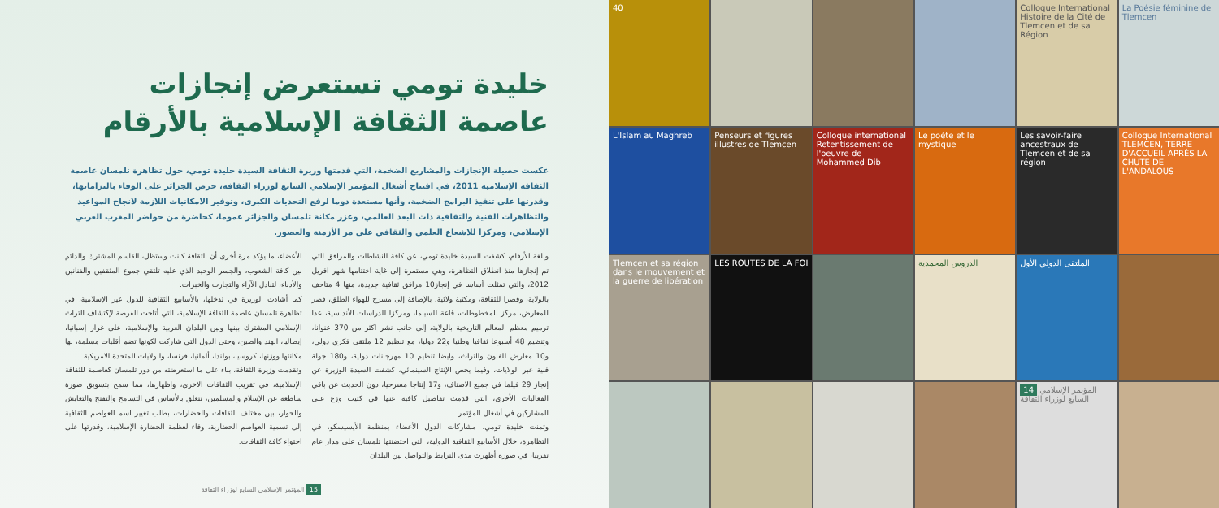خليدة تومي تستعرض إنجازات
عاصمة الثقافة الإسلامية بالأرقام
عكست حصيلة الإنجازات والمشاريع الضخمة، التي قدمتها وزيرة الثقافة السيدة خليدة تومي، حول تظاهرة تلمسان عاصمة الثقافة الإسلامية 2011، في افتتاح أشغال المؤتمر الإسلامي السابع لوزراء الثقافة، حرص الجزائر على الوفاء بالتزاماتها، وقدرتها على تنفيذ البرامج الضخمة، وأنها مستعدة دوما لرفع التحديات الكبرى، وتوفير الامكانيات اللازمة لانجاح المواعيد والتظاهرات الفنية والثقافية ذات البعد العالمي، وعزز مكانة تلمسان والجزائر عموما، كحاضرة من حواضر المغرب العربي الإسلامي، ومركزا للاشعاع العلمي والثقافي على مر الأزمنة والعصور.
وبلغة الأرقام، كشفت السيدة خليدة تومي، عن كافة النشاطات والمرافق التي تم إنجازها منذ انطلاق التظاهرة، وهي مستمرة إلى غاية اختتامها شهر افريل 2012، والتي تمثلت أساسا في إنجاز10 مرافق ثقافية جديدة، منها 4 متاحف بالولاية، وقصرا للثقافة، ومكتبة ولائية، بالإضافة إلى مسرح للهواء الطلق، قصر للمعارض، مركز للمخطوطات، قاعة للسينما، ومركزا للدراسات الأندلسية، عدا ترميم معظم المعالم التاريخية بالولاية، إلى جانب نشر اكثر من 370 عنوانا، وتنظيم 48 أسبوعا ثقافيا وطنيا و22 دوليا، مع تنظيم 12 ملتقى فكري دولي، و10 معارض للفنون والتراث، وايضا تنظيم 10 مهرجانات دولية، و180 جولة فنية عبر الولايات، وفيما يخص الإنتاج السينمائي، كشفت السيدة الوزيرة عن إنجاز 29 فيلما في جميع الاصناف، و17 إنتاجا مسرحيا، دون الحديث عن باقي الفعاليات الأخرى، التي قدمت تفاصيل كافية عنها في كتيب وزع على المشاركين في أشغال المؤتمر.
وثمنت خليدة تومي، مشاركات الدول الأعضاء بمنظمة الأيسيسكو، في التظاهرة، خلال الأسابيع الثقافية الدولية، التي احتضنتها تلمسان على مدار عام تقريبا، في صورة أظهرت مدى الترابط والتواصل بين البلدان
الأعضاء، ما يؤكد مرة أخرى أن الثقافة كانت وستظل، القاسم المشترك والدائم بين كافة الشعوب، والجسر الوحيد الذي عليه تلتقي جموع المثقفين والفنانين والأدباء، لتبادل الآراء والتجارب والخبرات.
كما أشادت الوزيرة في تدخلها، بالأسابيع الثقافية للدول غير الإسلامية، في تظاهرة تلمسان عاصمة الثقافة الإسلامية، التي أتاحت الفرصة لإكتشاف التراث الإسلامي المشترك بينها وبين البلدان العربية والإسلامية، على غرار إسبانيا، إيطاليا، الهند والصين، وحتى الدول التي شاركت لكونها تضم أقليات مسلمة، لها مكانتها ووزنها، كروسيا، بولندا، ألمانيا، فرنسا، والولايات المتحدة الامريكية.
وتقدمت وزيرة الثقافة، بناء على ما استعرضته من دور تلمسان كعاصمة للثقافة الإسلامية، في تقريب الثقافات الاخرى، واظهارها، مما سمح بتسويق صورة ساطعة عن الإسلام والمسلمين، تتعلق بالأساس في التسامح والتفتح والتعايش والحوار، بين مختلف الثقافات والحضارات، بطلب تغيير اسم العواصم الثقافية إلى تسمية العواصم الحضارية، وفاء لعظمة الحضارة الإسلامية، وقدرتها على احتواء كافة الثقافات.
15 المؤتمر الإسلامي السابع لوزراء الثقافة
40
Colloque International Histoire de la Cité de Tlemcen et de sa Région
La Poésie féminine de Tlemcen
L'Islam au Maghreb
Penseurs et figures illustres de Tlemcen
Colloque international Retentissement de l'oeuvre de Mohammed Dib
Le poète et le mystique
Les savoir-faire ancestraux de Tlemcen et de sa région
Colloque International TLEMCEN, TERRE D'ACCUEIL APRÈS LA CHUTE DE L'ANDALOUS
Tlemcen et sa région dans le mouvement et la guerre de libération
LES ROUTES DE LA FOI
الدروس المحمدية
الملتقى الدولي الأول
14 المؤتمر الإسلامي السابع لوزراء الثقافة